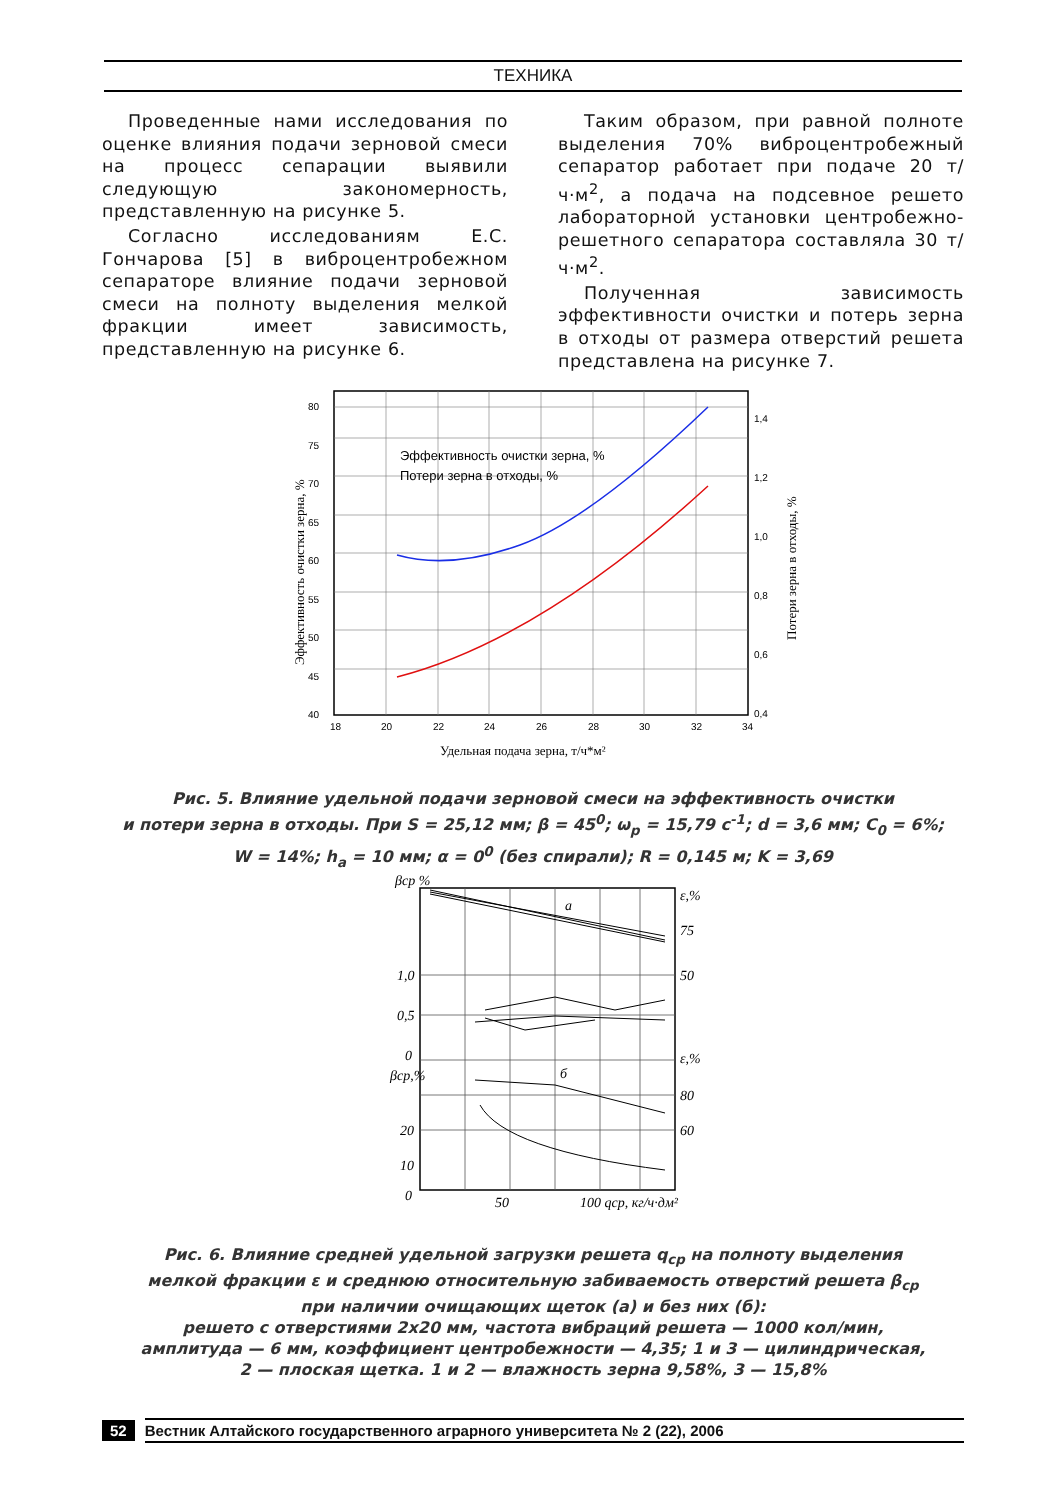ТЕХНИКА
Проведенные нами исследования по оценке влияния подачи зерновой смеси на процесс сепарации выявили следующую закономерность, представленную на рисунке 5.
Согласно исследованиям Е.С. Гончарова [5] в виброцентробежном сепараторе влияние подачи зерновой смеси на полноту выделения мелкой фракции имеет зависимость, представленную на рисунке 6.
Таким образом, при равной полноте выделения 70% виброцентробежный сепаратор работает при подаче 20 т/ч·м<sup>2</sup>, а подача на подсевное решето лабораторной установки центробежно-решетного сепаратора составляла 30 т/ч·м<sup>2</sup>.
Полученная зависимость эффективности очистки и потерь зерна в отходы от размера отверстий решета представлена на рисунке 7.
Эффективность очистки зерна, %
Потери зерна в отходы, %
80
75
70
65
60
55
50
45
40
1,4
1,2
1,0
0,8
0,6
0,4
18
20
22
24
26
28
30
32
34
Удельная подача зерна, т/ч*м²
Эффективность очистки зерна, %
Потери зерна в отходы, %
Рис. 5. Влияние удельной подачи зерновой смеси на эффективность очистки
и потери зерна в отходы. При S = 25,12 мм; β = 45<sup>0</sup>; ω<sub>р</sub> = 15,79 с<sup>-1</sup>; d = 3,6 мм; C<sub>0</sub> = 6%;
W = 14%; h<sub>а</sub> = 10 мм; α = 0<sup>0</sup> (без спирали); R = 0,145 м; K = 3,69
βср %
ε,%
75
50
1,0
0,5
0
ε,%
80
60
βср,%
20
10
0
а
б
50
100 qср, кг/ч·дм²
Рис. 6. Влияние средней удельной загрузки решета q<sub>ср</sub> на полноту выделения
мелкой фракции ε и среднюю относительную забиваемость отверстий решета β<sub>ср</sub>
при наличии очищающих щеток (а) и без них (б):
решето с отверстиями 2х20 мм, частота вибраций решета — 1000 кол/мин,
амплитуда — 6 мм, коэффициент центробежности — 4,35; 1 и 3 — цилиндрическая,
2 — плоская щетка. 1 и 2 — влажность зерна 9,58%, 3 — 15,8%
52 Вестник Алтайского государственного аграрного университета № 2 (22), 2006